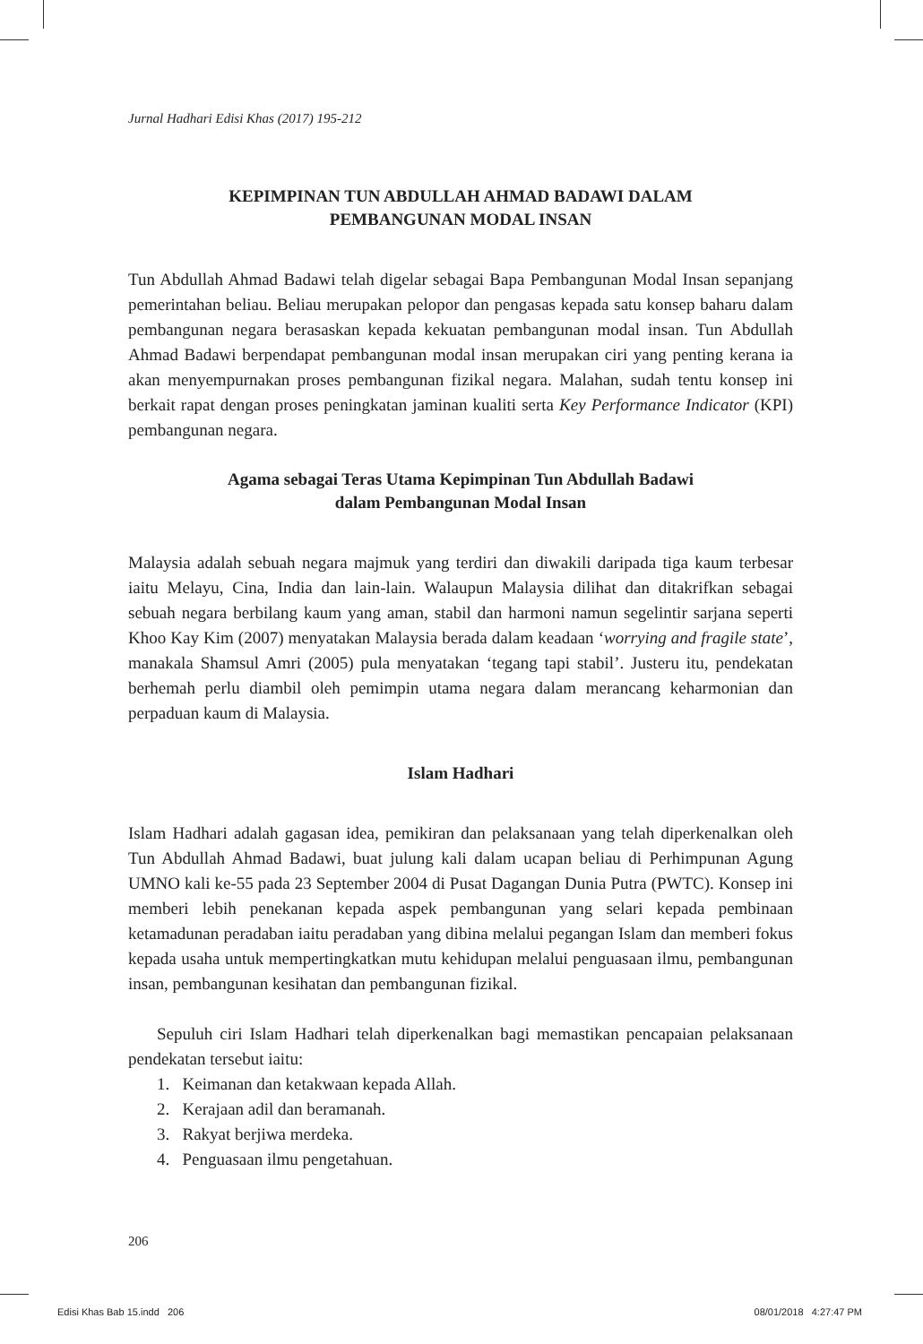Jurnal Hadhari Edisi Khas (2017) 195-212
KEPIMPINAN TUN ABDULLAH AHMAD BADAWI DALAM
PEMBANGUNAN MODAL INSAN
Tun Abdullah Ahmad Badawi telah digelar sebagai Bapa Pembangunan Modal Insan sepanjang pemerintahan beliau. Beliau merupakan pelopor dan pengasas kepada satu konsep baharu dalam pembangunan negara berasaskan kepada kekuatan pembangunan modal insan. Tun Abdullah Ahmad Badawi berpendapat pembangunan modal insan merupakan ciri yang penting kerana ia akan menyempurnakan proses pembangunan fizikal negara. Malahan, sudah tentu konsep ini berkait rapat dengan proses peningkatan jaminan kualiti serta Key Performance Indicator (KPI) pembangunan negara.
Agama sebagai Teras Utama Kepimpinan Tun Abdullah Badawi
dalam Pembangunan Modal Insan
Malaysia adalah sebuah negara majmuk yang terdiri dan diwakili daripada tiga kaum terbesar iaitu Melayu, Cina, India dan lain-lain. Walaupun Malaysia dilihat dan ditakrifkan sebagai sebuah negara berbilang kaum yang aman, stabil dan harmoni namun segelintir sarjana seperti Khoo Kay Kim (2007) menyatakan Malaysia berada dalam keadaan ‘worrying and fragile state’, manakala Shamsul Amri (2005) pula menyatakan ‘tegang tapi stabil’. Justeru itu, pendekatan berhemah perlu diambil oleh pemimpin utama negara dalam merancang keharmonian dan perpaduan kaum di Malaysia.
Islam Hadhari
Islam Hadhari adalah gagasan idea, pemikiran dan pelaksanaan yang telah diperkenalkan oleh Tun Abdullah Ahmad Badawi, buat julung kali dalam ucapan beliau di Perhimpunan Agung UMNO kali ke-55 pada 23 September 2004 di Pusat Dagangan Dunia Putra (PWTC). Konsep ini memberi lebih penekanan kepada aspek pembangunan yang selari kepada pembinaan ketamadunan peradaban iaitu peradaban yang dibina melalui pegangan Islam dan memberi fokus kepada usaha untuk mempertingkatkan mutu kehidupan melalui penguasaan ilmu, pembangunan insan, pembangunan kesihatan dan pembangunan fizikal.
Sepuluh ciri Islam Hadhari telah diperkenalkan bagi memastikan pencapaian pelaksanaan pendekatan tersebut iaitu:
1. Keimanan dan ketakwaan kepada Allah.
2. Kerajaan adil dan beramanah.
3. Rakyat berjiwa merdeka.
4. Penguasaan ilmu pengetahuan.
206
Edisi Khas Bab 15.indd 206 08/01/2018 4:27:47 PM